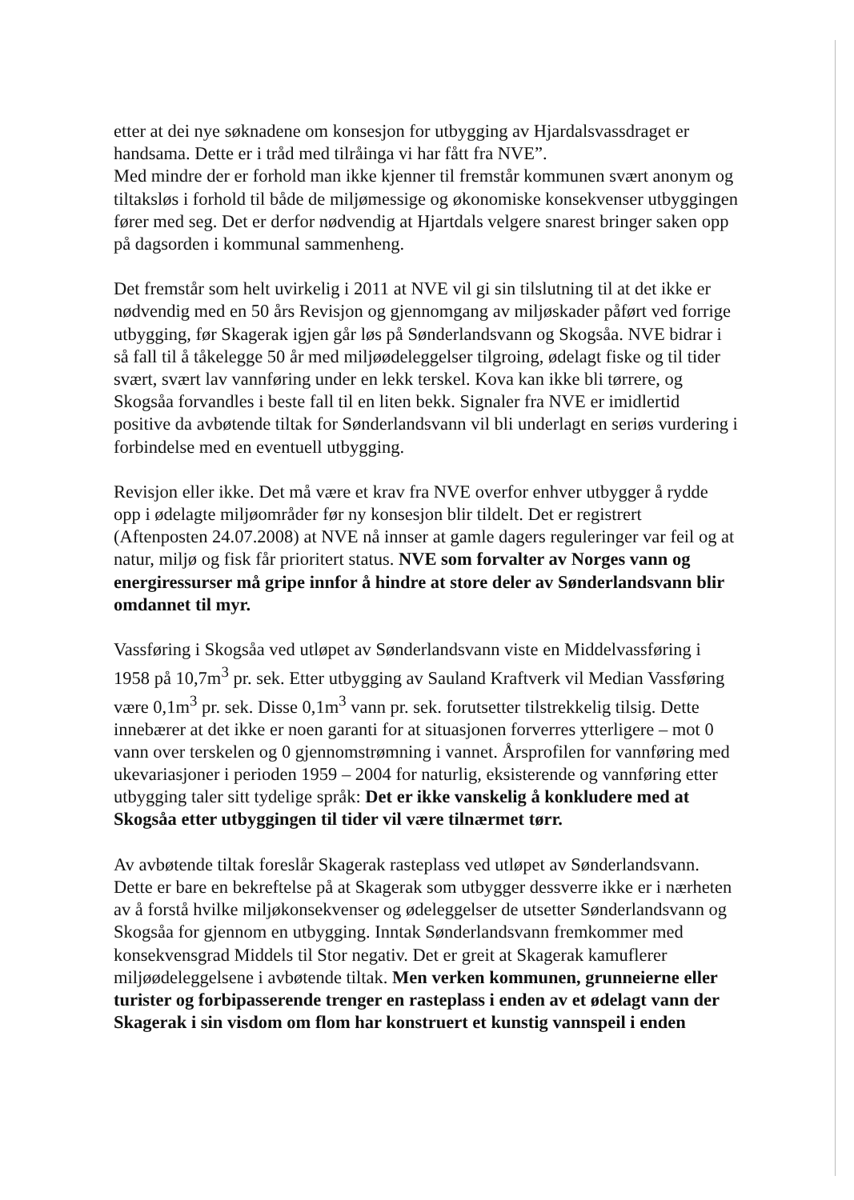etter at dei nye søknadene om konsesjon for utbygging av Hjardalsvassdraget er handsama. Dette er i tråd med tilråinga vi har fått fra NVE”.
Med mindre der er forhold man ikke kjenner til fremstår kommunen svært anonym og tiltaksløs i forhold til både de miljømessige og økonomiske konsekvenser utbyggingen fører med seg. Det er derfor nødvendig at Hjartdals velgere snarest bringer saken opp på dagsorden i kommunal sammenheng.
Det fremstår som helt uvirkelig i 2011 at NVE vil gi sin tilslutning til at det ikke er nødvendig med en 50 års Revisjon og gjennomgang av miljøskader påført ved forrige utbygging, før Skagerak igjen går løs på Sønderlandsvann og Skogsåa. NVE bidrar i så fall til å tåkelegge 50 år med miljøødeleggelser tilgroing, ødelagt fiske og til tider svært, svært lav vannføring under en lekk terskel. Kova kan ikke bli tørrere, og Skogsåa forvandles i beste fall til en liten bekk. Signaler fra NVE er imidlertid positive da avbøtende tiltak for Sønderlandsvann vil bli underlagt en seriøs vurdering i forbindelse med en eventuell utbygging.
Revisjon eller ikke. Det må være et krav fra NVE overfor enhver utbygger å rydde opp i ødelagte miljøområder før ny konsesjon blir tildelt. Det er registrert (Aftenposten 24.07.2008) at NVE nå innser at gamle dagers reguleringer var feil og at natur, miljø og fisk får prioritert status. NVE som forvalter av Norges vann og energiressurser må gripe innfor å hindre at store deler av Sønderlandsvann blir omdannet til myr.
Vassføring i Skogsåa ved utløpet av Sønderlandsvann viste en Middelvassføring i 1958 på 10,7m<sup>3</sup> pr. sek. Etter utbygging av Sauland Kraftverk vil Median Vassføring være 0,1m<sup>3</sup> pr. sek. Disse 0,1m<sup>3</sup> vann pr. sek. forutsetter tilstrekkelig tilsig. Dette innebærer at det ikke er noen garanti for at situasjonen forverres ytterligere – mot 0 vann over terskelen og 0 gjennomstrømning i vannet. Årsprofilen for vannføring med ukevariasjoner i perioden 1959 – 2004 for naturlig, eksisterende og vannføring etter utbygging taler sitt tydelige språk: Det er ikke vanskelig å konkludere med at Skogsåa etter utbyggingen til tider vil være tilnærmet tørr.
Av avbøtende tiltak foreslår Skagerak rasteplass ved utløpet av Sønderlandsvann. Dette er bare en bekreftelse på at Skagerak som utbygger dessverre ikke er i nærheten av å forstå hvilke miljøkonsekvenser og ødeleggelser de utsetter Sønderlandsvann og Skogsåa for gjennom en utbygging. Inntak Sønderlandsvann fremkommer med konsekvensgrad Middels til Stor negativ. Det er greit at Skagerak kamuflerer miljøødeleggelsene i avbøtende tiltak. Men verken kommunen, grunneierne eller turister og forbipasserende trenger en rasteplass i enden av et ødelagt vann der Skagerak i sin visdom om flom har konstruert et kunstig vannspeil i enden